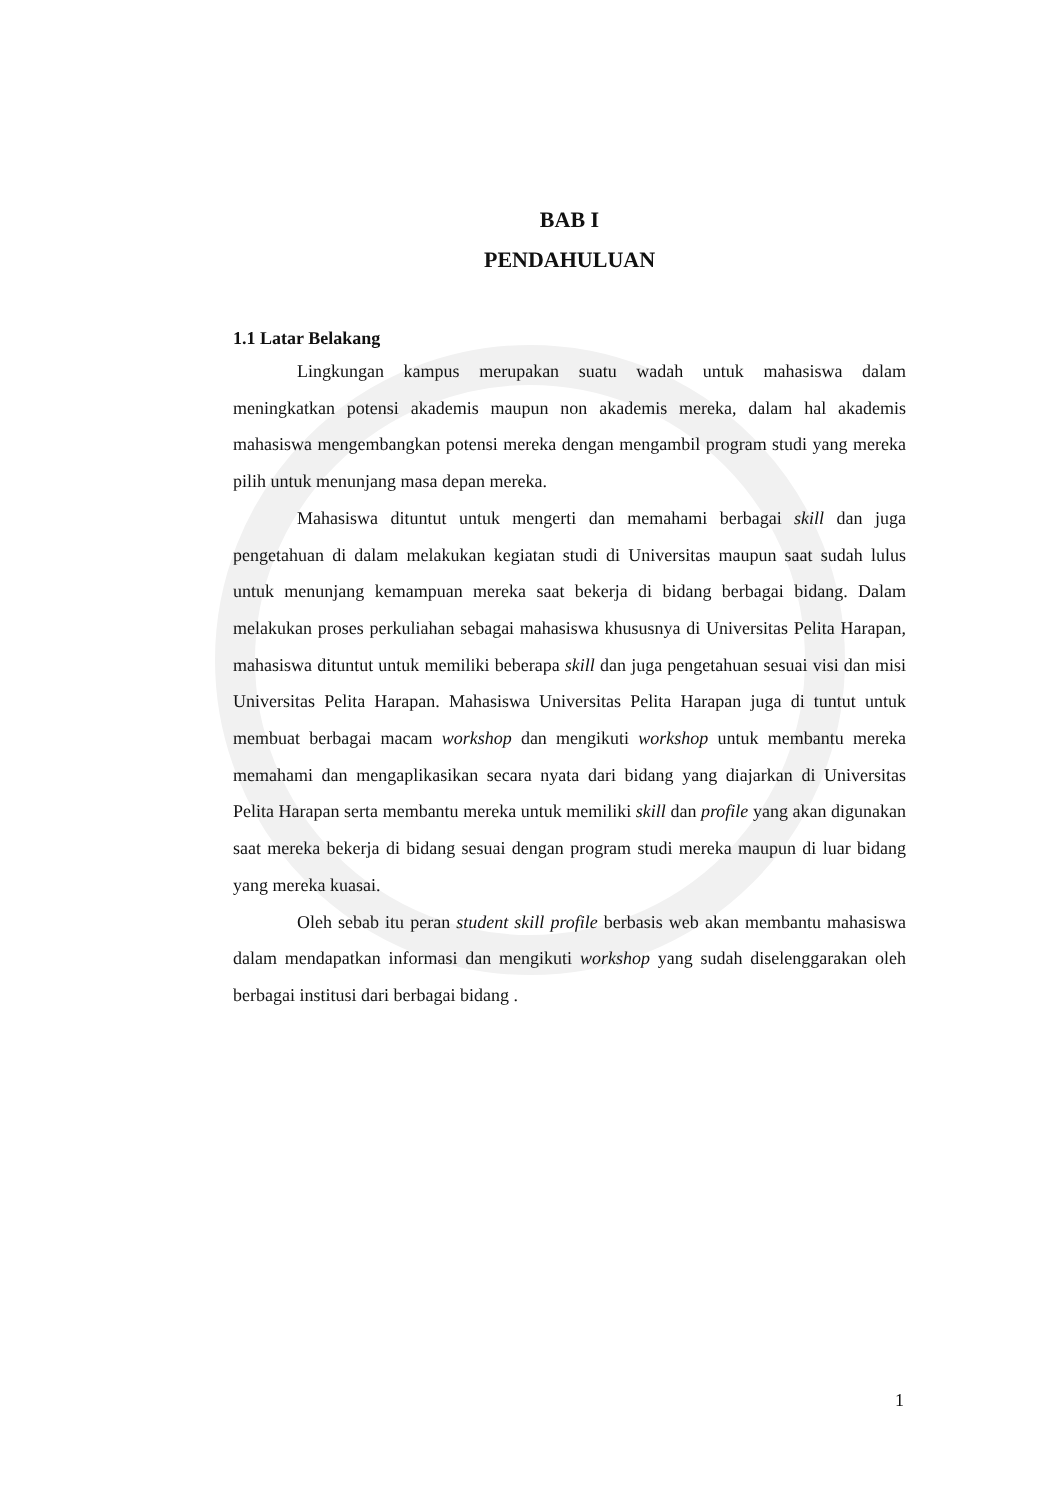BAB I
PENDAHULUAN
1.1 Latar Belakang
Lingkungan kampus merupakan suatu wadah untuk mahasiswa dalam meningkatkan potensi akademis maupun non akademis mereka, dalam hal akademis mahasiswa mengembangkan potensi mereka dengan mengambil program studi yang mereka pilih untuk menunjang masa depan mereka.
Mahasiswa dituntut untuk mengerti dan memahami berbagai skill dan juga pengetahuan di dalam melakukan kegiatan studi di Universitas maupun saat sudah lulus untuk menunjang kemampuan mereka saat bekerja di bidang berbagai bidang. Dalam melakukan proses perkuliahan sebagai mahasiswa khususnya di Universitas Pelita Harapan, mahasiswa dituntut untuk memiliki beberapa skill dan juga pengetahuan sesuai visi dan misi Universitas Pelita Harapan. Mahasiswa Universitas Pelita Harapan juga di tuntut untuk membuat berbagai macam workshop dan mengikuti workshop untuk membantu mereka memahami dan mengaplikasikan secara nyata dari bidang yang diajarkan di Universitas Pelita Harapan serta membantu mereka untuk memiliki skill dan profile yang akan digunakan saat mereka bekerja di bidang sesuai dengan program studi mereka maupun di luar bidang yang mereka kuasai.
Oleh sebab itu peran student skill profile berbasis web akan membantu mahasiswa dalam mendapatkan informasi dan mengikuti workshop yang sudah diselenggarakan oleh berbagai institusi dari berbagai bidang .
1